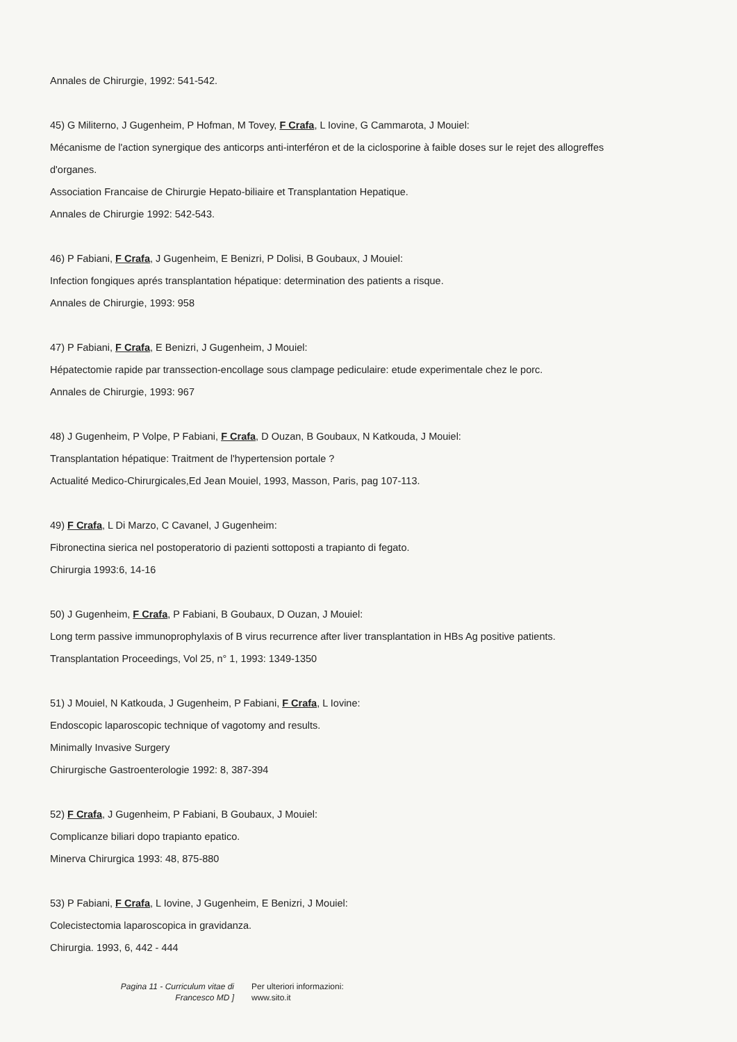Annales de Chirurgie, 1992: 541-542.
45) G Militerno, J Gugenheim, P Hofman, M Tovey, F Crafa, L Iovine, G Cammarota, J Mouiel:
Mécanisme de l'action synergique des anticorps anti-interféron et de la ciclosporine à faible doses sur le rejet des allogreffes d'organes.
Association Francaise de Chirurgie Hepato-biliaire et Transplantation Hepatique.
Annales de Chirurgie 1992: 542-543.
46) P Fabiani, F Crafa, J Gugenheim, E Benizri, P Dolisi, B Goubaux, J Mouiel:
Infection fongiques aprés transplantation hépatique: determination des patients a risque.
Annales de Chirurgie, 1993: 958
47) P Fabiani, F Crafa, E Benizri, J Gugenheim, J Mouiel:
Hépatectomie rapide par transsection-encollage sous clampage pediculaire: etude experimentale chez le porc.
Annales de Chirurgie, 1993: 967
48) J Gugenheim, P Volpe, P Fabiani, F Crafa, D Ouzan, B Goubaux, N Katkouda, J Mouiel:
Transplantation hépatique: Traitment de l'hypertension portale ?
Actualité Medico-Chirurgicales,Ed Jean Mouiel, 1993, Masson, Paris, pag 107-113.
49) F Crafa, L Di Marzo, C Cavanel, J Gugenheim:
Fibronectina sierica nel postoperatorio di pazienti sottoposti a trapianto di fegato.
Chirurgia 1993:6, 14-16
50) J Gugenheim, F Crafa, P Fabiani, B Goubaux, D Ouzan, J Mouiel:
Long term passive immunoprophylaxis of B virus recurrence after liver transplantation in HBs Ag positive patients.
Transplantation Proceedings, Vol 25, n° 1, 1993: 1349-1350
51) J Mouiel, N Katkouda, J Gugenheim, P Fabiani, F Crafa, L Iovine:
Endoscopic laparoscopic technique of vagotomy and results.
Minimally Invasive Surgery
Chirurgische Gastroenterologie 1992: 8, 387-394
52) F Crafa, J Gugenheim, P Fabiani, B Goubaux, J Mouiel:
Complicanze biliari dopo trapianto epatico.
Minerva Chirurgica 1993: 48, 875-880
53) P Fabiani, F Crafa, L Iovine, J Gugenheim, E Benizri, J Mouiel:
Colecistectomia laparoscopica in gravidanza.
Chirurgia. 1993, 6, 442 - 444
Pagina 11 - Curriculum vitae di
Francesco MD ]
Per ulteriori informazioni:
www.sito.it